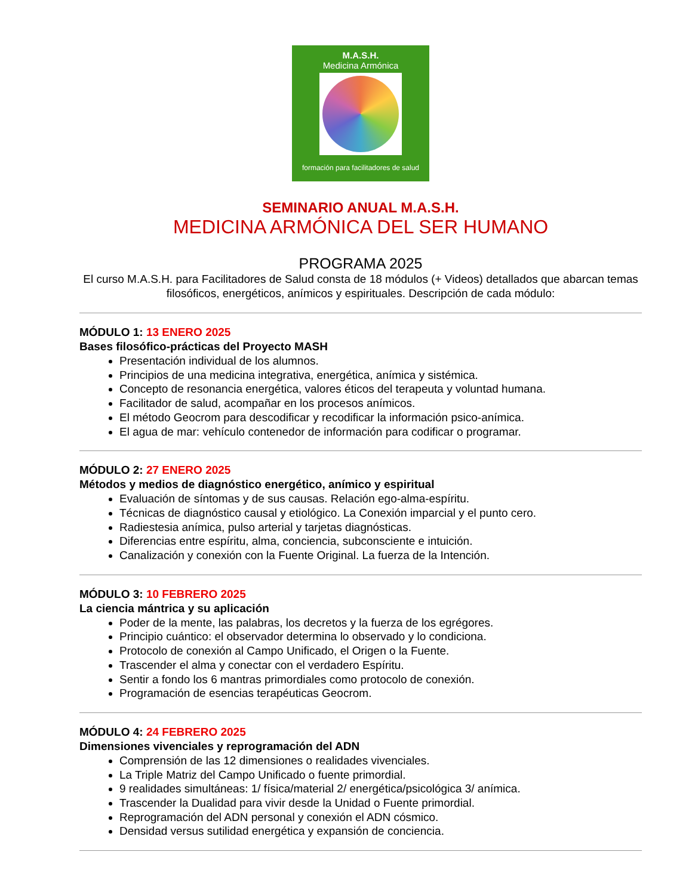M.A.S.H.
Medicina Armónica
formación para facilitadores de salud
SEMINARIO ANUAL M.A.S.H.
MEDICINA ARMÓNICA DEL SER HUMANO
PROGRAMA 2025
El curso M.A.S.H. para Facilitadores de Salud consta de 18 módulos (+ Videos) detallados que abarcan temas filosóficos, energéticos, anímicos y espirituales. Descripción de cada módulo:
MÓDULO 1: 13 ENERO 2025
Bases filosófico-prácticas del Proyecto MASH
Presentación individual de los alumnos.
Principios de una medicina integrativa, energética, anímica y sistémica.
Concepto de resonancia energética, valores éticos del terapeuta y voluntad humana.
Facilitador de salud, acompañar en los procesos anímicos.
El método Geocrom para descodificar y recodificar la información psico-anímica.
El agua de mar: vehículo contenedor de información para codificar o programar.
MÓDULO 2: 27 ENERO 2025
Métodos y medios de diagnóstico energético, anímico y espiritual
Evaluación de síntomas y de sus causas. Relación ego-alma-espíritu.
Técnicas de diagnóstico causal y etiológico. La Conexión imparcial y el punto cero.
Radiestesia anímica, pulso arterial y tarjetas diagnósticas.
Diferencias entre espíritu, alma, conciencia, subconsciente e intuición.
Canalización y conexión con la Fuente Original. La fuerza de la Intención.
MÓDULO 3: 10 FEBRERO 2025
La ciencia mántrica y su aplicación
Poder de la mente, las palabras, los decretos y la fuerza de los egrégores.
Principio cuántico: el observador determina lo observado y lo condiciona.
Protocolo de conexión al Campo Unificado, el Origen o la Fuente.
Trascender el alma y conectar con el verdadero Espíritu.
Sentir a fondo los 6 mantras primordiales como protocolo de conexión.
Programación de esencias terapéuticas Geocrom.
MÓDULO 4: 24 FEBRERO 2025
Dimensiones vivenciales y reprogramación del ADN
Comprensión de las 12 dimensiones o realidades vivenciales.
La Triple Matriz del Campo Unificado o fuente primordial.
9 realidades simultáneas: 1/ física/material 2/ energética/psicológica 3/ anímica.
Trascender la Dualidad para vivir desde la Unidad o Fuente primordial.
Reprogramación del ADN personal y conexión el ADN cósmico.
Densidad versus sutilidad energética y expansión de conciencia.